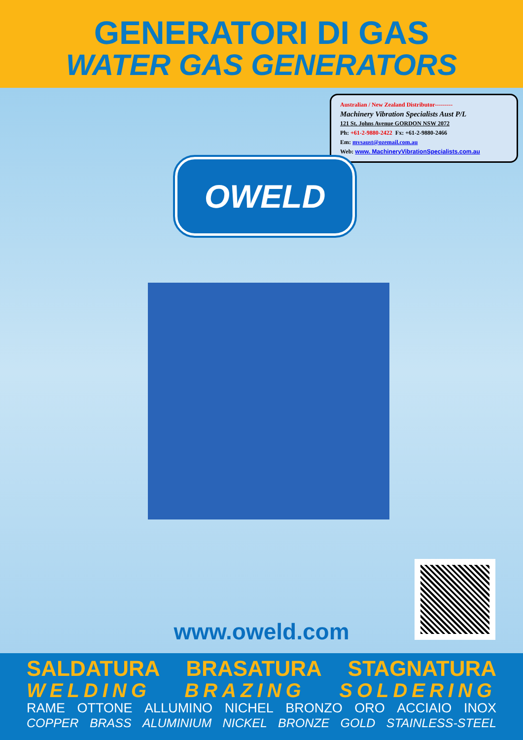GENERATORI DI GAS
WATER GAS GENERATORS
Australian / New Zealand Distributor---------
Machinery Vibration Specialists Aust P/L
121 St. Johns Avenue GORDON NSW 2072
Ph: +61-2-9880-2422 Fx: +61-2-9880-2466
Em: mvsaust@ozemail.com.au
Web: www. MachineryVibrationSpecialists.com.au
OWELD
www.oweld.com
SALDATURA BRASATURA STAGNATURA
WELDING BRAZING SOLDERING
RAME OTTONE ALLUMINO NICHEL BRONZO ORO ACCIAIO INOX
COPPER BRASS ALUMINIUM NICKEL BRONZE GOLD STAINLESS-STEEL